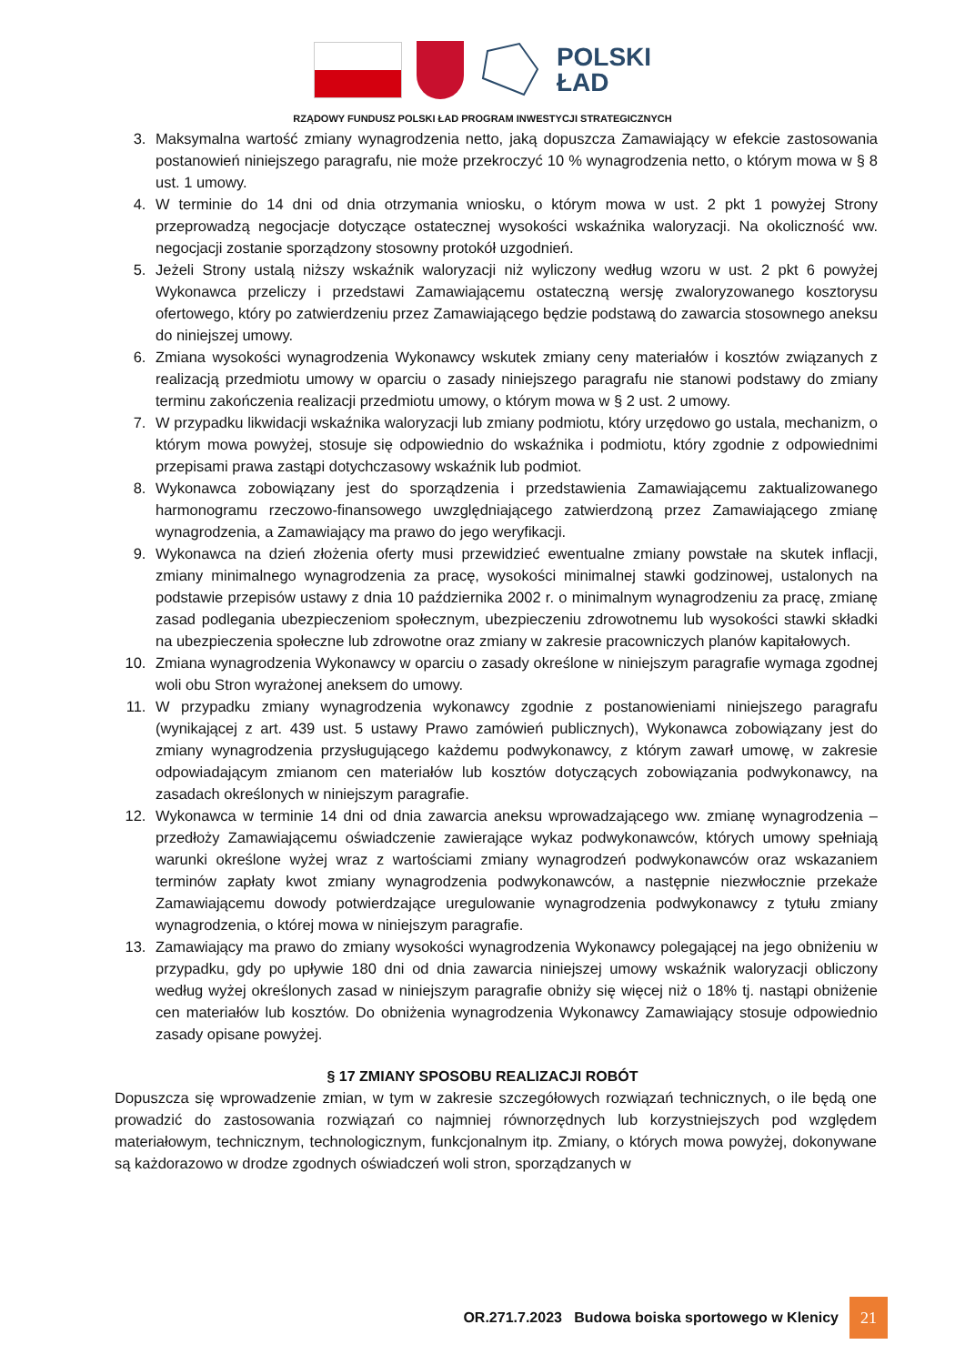POLSKI
ŁAD
RZĄDOWY FUNDUSZ POLSKI ŁAD PROGRAM INWESTYCJI STRATEGICZNYCH
3. Maksymalna wartość zmiany wynagrodzenia netto, jaką dopuszcza Zamawiający w efekcie zastosowania postanowień niniejszego paragrafu, nie może przekroczyć 10 % wynagrodzenia netto, o którym mowa w § 8 ust. 1 umowy.
4. W terminie do 14 dni od dnia otrzymania wniosku, o którym mowa w ust. 2 pkt 1 powyżej Strony przeprowadzą negocjacje dotyczące ostatecznej wysokości wskaźnika waloryzacji. Na okoliczność ww. negocjacji zostanie sporządzony stosowny protokół uzgodnień.
5. Jeżeli Strony ustalą niższy wskaźnik waloryzacji niż wyliczony według wzoru w ust. 2 pkt 6 powyżej Wykonawca przeliczy i przedstawi Zamawiającemu ostateczną wersję zwaloryzowanego kosztorysu ofertowego, który po zatwierdzeniu przez Zamawiającego będzie podstawą do zawarcia stosownego aneksu do niniejszej umowy.
6. Zmiana wysokości wynagrodzenia Wykonawcy wskutek zmiany ceny materiałów i kosztów związanych z realizacją przedmiotu umowy w oparciu o zasady niniejszego paragrafu nie stanowi podstawy do zmiany terminu zakończenia realizacji przedmiotu umowy, o którym mowa w § 2 ust. 2 umowy.
7. W przypadku likwidacji wskaźnika waloryzacji lub zmiany podmiotu, który urzędowo go ustala, mechanizm, o którym mowa powyżej, stosuje się odpowiednio do wskaźnika i podmiotu, który zgodnie z odpowiednimi przepisami prawa zastąpi dotychczasowy wskaźnik lub podmiot.
8. Wykonawca zobowiązany jest do sporządzenia i przedstawienia Zamawiającemu zaktualizowanego harmonogramu rzeczowo-finansowego uwzględniającego zatwierdzoną przez Zamawiającego zmianę wynagrodzenia, a Zamawiający ma prawo do jego weryfikacji.
9. Wykonawca na dzień złożenia oferty musi przewidzieć ewentualne zmiany powstałe na skutek inflacji, zmiany minimalnego wynagrodzenia za pracę, wysokości minimalnej stawki godzinowej, ustalonych na podstawie przepisów ustawy z dnia 10 października 2002 r. o minimalnym wynagrodzeniu za pracę, zmianę zasad podlegania ubezpieczeniom społecznym, ubezpieczeniu zdrowotnemu lub wysokości stawki składki na ubezpieczenia społeczne lub zdrowotne oraz zmiany w zakresie pracowniczych planów kapitałowych.
10. Zmiana wynagrodzenia Wykonawcy w oparciu o zasady określone w niniejszym paragrafie wymaga zgodnej woli obu Stron wyrażonej aneksem do umowy.
11. W przypadku zmiany wynagrodzenia wykonawcy zgodnie z postanowieniami niniejszego paragrafu (wynikającej z art. 439 ust. 5 ustawy Prawo zamówień publicznych), Wykonawca zobowiązany jest do zmiany wynagrodzenia przysługującego każdemu podwykonawcy, z którym zawarł umowę, w zakresie odpowiadającym zmianom cen materiałów lub kosztów dotyczących zobowiązania podwykonawcy, na zasadach określonych w niniejszym paragrafie.
12. Wykonawca w terminie 14 dni od dnia zawarcia aneksu wprowadzającego ww. zmianę wynagrodzenia – przedłoży Zamawiającemu oświadczenie zawierające wykaz podwykonawców, których umowy spełniają warunki określone wyżej wraz z wartościami zmiany wynagrodzeń podwykonawców oraz wskazaniem terminów zapłaty kwot zmiany wynagrodzenia podwykonawców, a następnie niezwłocznie przekaże Zamawiającemu dowody potwierdzające uregulowanie wynagrodzenia podwykonawcy z tytułu zmiany wynagrodzenia, o której mowa w niniejszym paragrafie.
13. Zamawiający ma prawo do zmiany wysokości wynagrodzenia Wykonawcy polegającej na jego obniżeniu w przypadku, gdy po upływie 180 dni od dnia zawarcia niniejszej umowy wskaźnik waloryzacji obliczony według wyżej określonych zasad w niniejszym paragrafie obniży się więcej niż o 18% tj. nastąpi obniżenie cen materiałów lub kosztów. Do obniżenia wynagrodzenia Wykonawcy Zamawiający stosuje odpowiednio zasady opisane powyżej.
§ 17 ZMIANY SPOSOBU REALIZACJI ROBÓT
Dopuszcza się wprowadzenie zmian, w tym w zakresie szczegółowych rozwiązań technicznych, o ile będą one prowadzić do zastosowania rozwiązań co najmniej równorzędnych lub korzystniejszych pod względem materiałowym, technicznym, technologicznym, funkcjonalnym itp. Zmiany, o których mowa powyżej, dokonywane są każdorazowo w drodze zgodnych oświadczeń woli stron, sporządzanych w
OR.271.7.2023 Budowa boiska sportowego w Klenicy
21